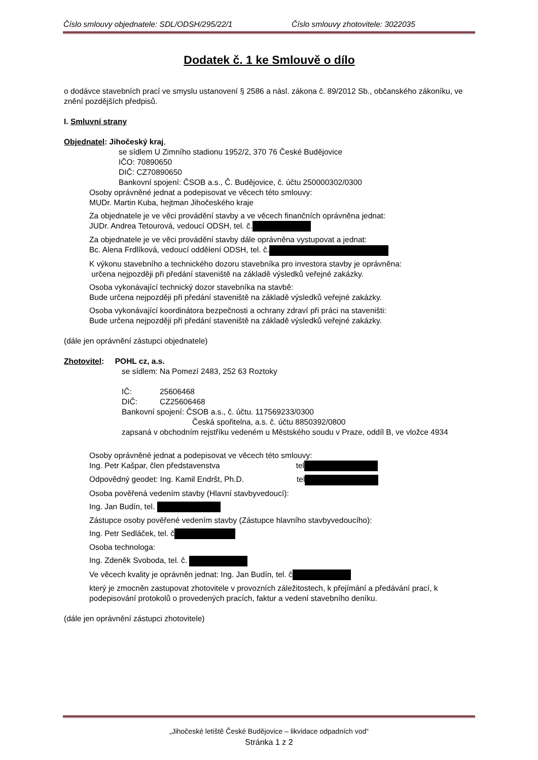Číslo smlouvy objednatele: SDL/ODSH/295/22/1 Číslo smlouvy zhotovitele: 3022035
Dodatek č. 1 ke Smlouvě o dílo
o dodávce stavebních prací ve smyslu ustanovení § 2586 a násl. zákona č. 89/2012 Sb., občanského zákoníku, ve znění pozdějších předpisů.
I. Smluvní strany
Objednatel: Jihočeský kraj,
se sídlem U Zimního stadionu 1952/2, 370 76 České Budějovice
IČO: 70890650
DIČ: CZ70890650
Bankovní spojení: ČSOB a.s., Č. Budějovice, č. účtu 250000302/0300
Osoby oprávněné jednat a podepisovat ve věcech této smlouvy:
MUDr. Martin Kuba, hejtman Jihočeského kraje
Za objednatele je ve věci provádění stavby a ve věcech finančních oprávněna jednat:
JUDr. Andrea Tetourová, vedoucí ODSH, tel. č.
Za objednatele je ve věci provádění stavby dále oprávněna vystupovat a jednat:
Bc. Alena Frdlíková, vedoucí oddělení ODSH, tel. č.
K výkonu stavebního a technického dozoru stavebníka pro investora stavby je oprávněna:
určena nejpozději při předání staveniště na základě výsledků veřejné zakázky.
Osoba vykonávající technický dozor stavebníka na stavbě:
Bude určena nejpozději při předání staveniště na základě výsledků veřejné zakázky.
Osoba vykonávající koordinátora bezpečnosti a ochrany zdraví při práci na staveništi:
Bude určena nejpozději při předání staveniště na základě výsledků veřejné zakázky.
(dále jen oprávnění zástupci objednatele)
Zhotovitel: POHL cz, a.s.
se sídlem: Na Pomezí 2483, 252 63 Roztoky
IČ: 25606468
DIČ: CZ25606468
Bankovní spojení: ČSOB a.s., č. účtu. 117569233/0300
Česká spořitelna, a.s. č. účtu 8850392/0800
zapsaná v obchodním rejstříku vedeném u Městského soudu v Praze, oddíl B, ve vložce 4934
Osoby oprávněné jednat a podepisovat ve věcech této smlouvy:
Ing. Petr Kašpar, člen představenstva tel
Odpovědný geodet: Ing. Kamil Endršt, Ph.D. tel
Osoba pověřená vedením stavby (Hlavní stavbyvedoucí):
Ing. Jan Budín, tel.
Zástupce osoby pověřené vedením stavby (Zástupce hlavního stavbyvedoucího):
Ing. Petr Sedláček, tel. č
Osoba technologa:
Ing. Zdeněk Svoboda, tel. č.
Ve věcech kvality je oprávněn jednat: Ing. Jan Budín, tel. č
který je zmocněn zastupovat zhotovitele v provozních záležitostech, k přejímání a předávání prací, k podepisování protokolů o provedených pracích, faktur a vedení stavebního deníku.
(dále jen oprávnění zástupci zhotovitele)
„Jihočeské letiště České Budějovice – likvidace odpadních vod“
Stránka 1 z 2